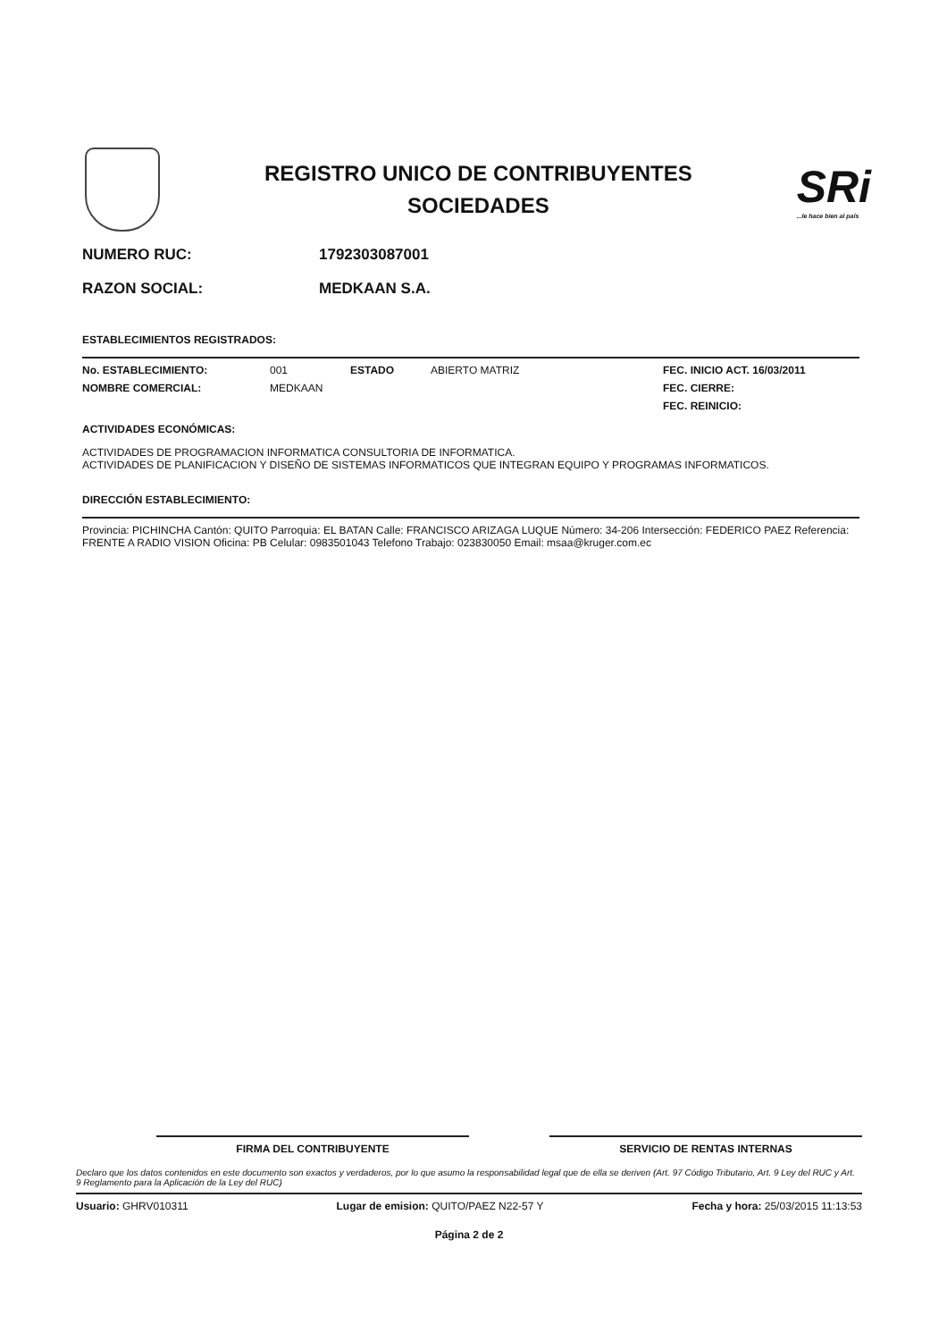REGISTRO UNICO DE CONTRIBUYENTES
SOCIEDADES
SRi
...le hace bien al país
NUMERO RUC: 1792303087001
RAZON SOCIAL: MEDKAAN S.A.
ESTABLECIMIENTOS REGISTRADOS:
No. ESTABLECIMIENTO: 001 ESTADO ABIERTO MATRIZ FEC. INICIO ACT. 16/03/2011
NOMBRE COMERCIAL: MEDKAAN FEC. CIERRE:
FEC. REINICIO:
ACTIVIDADES ECONÓMICAS:
ACTIVIDADES DE PROGRAMACION INFORMATICA CONSULTORIA DE INFORMATICA.
ACTIVIDADES DE PLANIFICACION Y DISEÑO DE SISTEMAS INFORMATICOS QUE INTEGRAN EQUIPO Y PROGRAMAS INFORMATICOS.
DIRECCIÓN ESTABLECIMIENTO:
Provincia: PICHINCHA Cantón: QUITO Parroquia: EL BATAN Calle: FRANCISCO ARIZAGA LUQUE Número: 34-206 Intersección: FEDERICO PAEZ Referencia: FRENTE A RADIO VISION Oficina: PB Celular: 0983501043 Telefono Trabajo: 023830050 Email: msaa@kruger.com.ec
FIRMA DEL CONTRIBUYENTE SERVICIO DE RENTAS INTERNAS
Declaro que los datos contenidos en este documento son exactos y verdaderos, por lo que asumo la responsabilidad legal que de ella se deriven (Art. 97 Código Tributario, Art. 9 Ley del RUC y Art. 9 Reglamento para la Aplicación de la Ley del RUC)
Usuario: GHRV010311 Lugar de emision: QUITO/PAEZ N22-57 Y Fecha y hora: 25/03/2015 11:13:53
Página 2 de 2